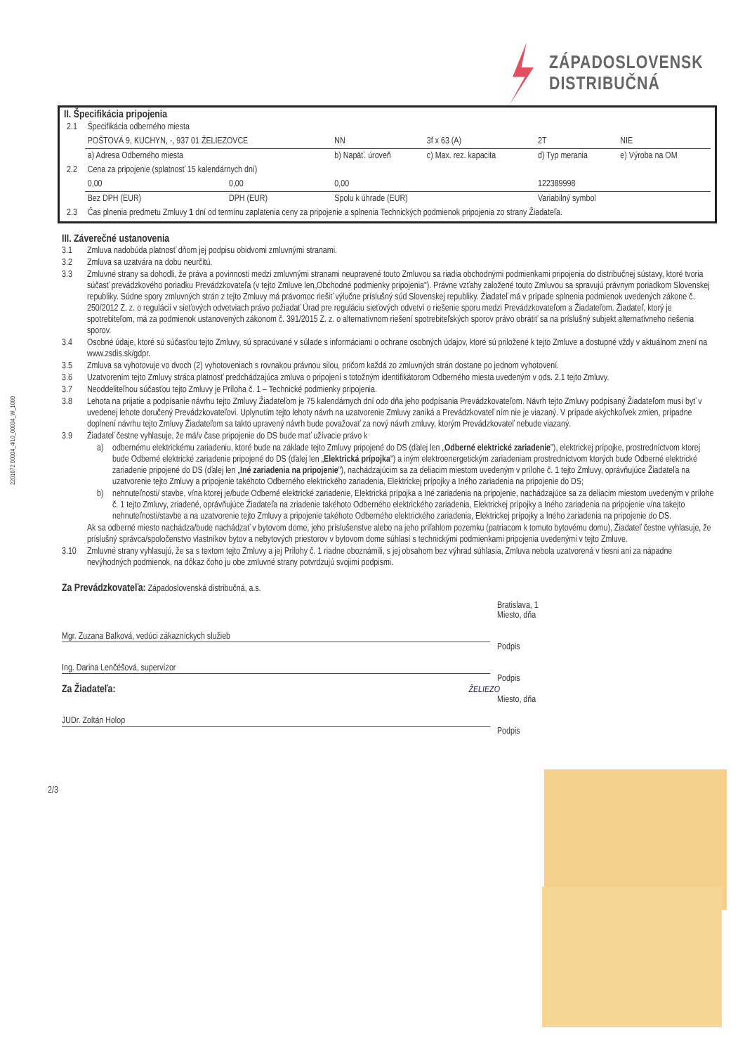2201072 00004_4/10_00034_W_1000
ZÁPADOSLOVENSK
DISTRIBUČNÁ
II. Špecifikácia pripojenia
| 2.1 | Špecifikácia odberného miesta | | | | | |
| | POŠTOVÁ 9, KUCHYN, -, 937 01 ŽELIEZOVCE | | NN | 3f x 63 (A) | 2T | NIE |
| | a) Adresa Odberného miesta | | b) Napäť. úroveň | c) Max. rez. kapacita | d) Typ merania | e) Výroba na OM |
| 2.2 | Cena za pripojenie (splatnosť 15 kalendárnych dní) | | | | | |
| | 0,00 | 0,00 | 0,00 | | 122389998 | |
| | Bez DPH (EUR) | DPH (EUR) | Spolu k úhrade (EUR) | | Variabilný symbol | |
| 2.3 | Čas plnenia predmetu Zmluvy 1 dní od termínu zaplatenia ceny za pripojenie a splnenia Technických podmienok pripojenia zo strany Žiadateľa. | | | | | |
III. Záverečné ustanovenia
3.1 Zmluva nadobúda platnosť dňom jej podpisu obidvomi zmluvnými stranami.
3.2 Zmluva sa uzatvára na dobu neurčitú.
3.3 Zmluvné strany sa dohodli, že práva a povinnosti medzi zmluvnými stranami neupravené touto Zmluvou sa riadia obchodnými podmienkami pripojenia do distribučnej sústavy, ktoré tvoria súčasť prevádzkového poriadku Prevádzkovateľa (v tejto Zmluve len„Obchodné podmienky pripojenia"). Právne vzťahy založené touto Zmluvou sa spravujú právnym poriadkom Slovenskej republiky. Súdne spory zmluvných strán z tejto Zmluvy má právomoc riešiť výlučne príslušný súd Slovenskej republiky. Žiadateľ má v prípade splnenia podmienok uvedených zákone č. 250/2012 Z. z. o regulácii v sieťových odvetviach právo požiadať Úrad pre reguláciu sieťových odvetví o riešenie sporu medzi Prevádzkovateľom a Žiadateľom. Žiadateľ, ktorý je spotrebiteľom, má za podmienok ustanovených zákonom č. 391/2015 Z. z. o alternatívnom riešení spotrebiteľských sporov právo obrátiť sa na príslušný subjekt alternatívneho riešenia sporov.
3.4 Osobné údaje, ktoré sú súčasťou tejto Zmluvy, sú spracúvané v súlade s informáciami o ochrane osobných údajov, ktoré sú priložené k tejto Zmluve a dostupné vždy v aktuálnom znení na www.zsdis.sk/gdpr.
3.5 Zmluva sa vyhotovuje vo dvoch (2) vyhotoveniach s rovnakou právnou silou, pričom každá zo zmluvných strán dostane po jednom vyhotovení.
3.6 Uzatvorením tejto Zmluvy stráca platnosť predchádzajúca zmluva o pripojení s totožným identifikátorom Odberného miesta uvedeným v ods. 2.1 tejto Zmluvy.
3.7 Neoddeliteľnou súčasťou tejto Zmluvy je Príloha č. 1 – Technické podmienky pripojenia.
3.8 Lehota na prijatie a podpísanie návrhu tejto Zmluvy Žiadateľom je 75 kalendárnych dní odo dňa jeho podpísania Prevádzkovateľom. Návrh tejto Zmluvy podpísaný Žiadateľom musí byť v uvedenej lehote doručený Prevádzkovateľovi. Uplynutím tejto lehoty návrh na uzatvorenie Zmluvy zaniká a Prevádzkovateľ ním nie je viazaný. V prípade akýchkoľvek zmien, prípadne doplnení návrhu tejto Zmluvy Žiadateľom sa takto upravený návrh bude považovať za nový návrh zmluvy, ktorým Prevádzkovateľ nebude viazaný.
3.9 Žiadateľ čestne vyhlasuje, že má/v čase pripojenie do DS bude mať užívacie právo k
a) odbernému elektrickému zariadeniu, ktoré bude na základe tejto Zmluvy pripojené do DS (ďalej len „Odberné elektrické zariadenie"), elektrickej prípojke, prostredníctvom ktorej bude Odberné elektrické zariadenie pripojené do DS (ďalej len „Elektrická prípojka") a iným elektroenergetickým zariadeniam prostredníctvom ktorých bude Odberné elektrické zariadenie pripojené do DS (ďalej len „Iné zariadenia na pripojenie"), nachádzajúcim sa za deliacim miestom uvedeným v prílohe č. 1 tejto Zmluvy, oprávňujúce Žiadateľa na uzatvorenie tejto Zmluvy a pripojenie takéhoto Odberného elektrického zariadenia, Elektrickej prípojky a Iného zariadenia na pripojenie do DS;
b) nehnuteľnosti/ stavbe, v/na ktorej je/bude Odberné elektrické zariadenie, Elektrická prípojka a Iné zariadenia na pripojenie, nachádzajúce sa za deliacim miestom uvedeným v prílohe č. 1 tejto Zmluvy, zriadené, oprávňujúce Žiadateľa na zriadenie takéhoto Odberného elektrického zariadenia, Elektrickej prípojky a Iného zariadenia na pripojenie v/na takejto nehnuteľnosti/stavbe a na uzatvorenie tejto Zmluvy a pripojenie takéhoto Odberného elektrického zariadenia, Elektrickej prípojky a Iného zariadenia na pripojenie do DS.
Ak sa odberné miesto nachádza/bude nachádzať v bytovom dome, jeho príslušenstve alebo na jeho priľahlom pozemku (patriacom k tomuto bytovému domu), Žiadateľ čestne vyhlasuje, že príslušný správca/spoločenstvo vlastníkov bytov a nebytových priestorov v bytovom dome súhlasí s technickými podmienkami pripojenia uvedenými v tejto Zmluve.
3.10 Zmluvné strany vyhlasujú, že sa s textom tejto Zmluvy a jej Prílohy č. 1 riadne oboznámili, s jej obsahom bez výhrad súhlasia, Zmluva nebola uzatvorená v tiesni ani za nápadne nevýhodných podmienok, na dôkaz čoho ju obe zmluvné strany potvrdzujú svojimi podpismi.
Za Prevádzkovateľa: Západoslovenská distribučná, a.s.
Bratislava, 1
Miesto, dňa
Mgr. Zuzana Balková, vedúci zákazníckych služieb
Podpis
Ing. Darina Lenčéšová, supervízor
Podpis
Za Žiadateľa: ŽELIEZO
Miesto, dňa
JUDr. Zoltán Holop
Podpis
2/3